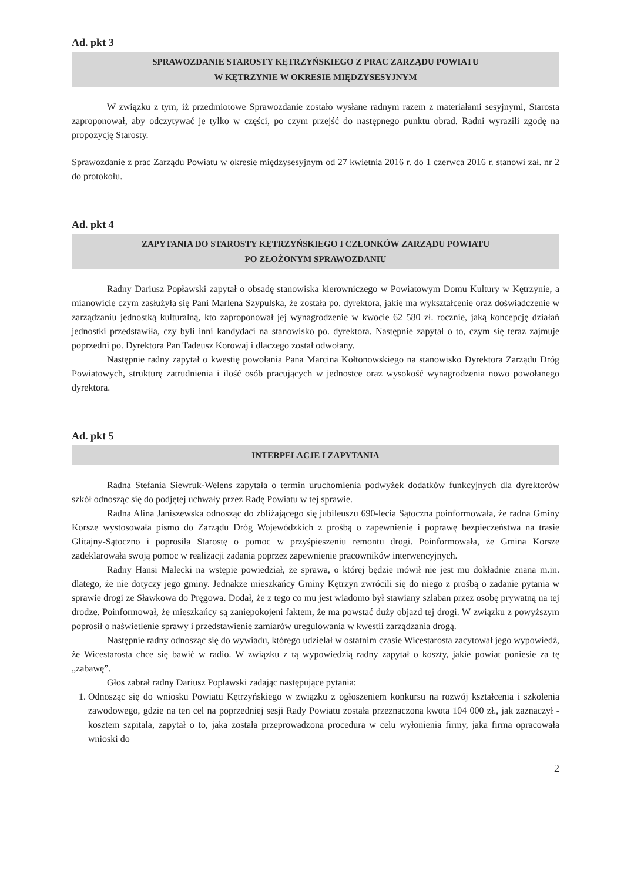Ad. pkt 3
SPRAWOZDANIE STAROSTY KĘTRZYŃSKIEGO Z PRAC ZARZĄDU POWIATU
W KĘTRZYNIE W OKRESIE MIĘDZYSESYJNYM
W związku z tym, iż przedmiotowe Sprawozdanie zostało wysłane radnym razem z materiałami sesyjnymi, Starosta zaproponował, aby odczytywać je tylko w części, po czym przejść do następnego punktu obrad. Radni wyrazili zgodę na propozycję Starosty.
Sprawozdanie z prac Zarządu Powiatu w okresie międzysesyjnym od 27 kwietnia 2016 r. do 1 czerwca 2016 r. stanowi zał. nr 2 do protokołu.
Ad. pkt 4
ZAPYTANIA DO STAROSTY KĘTRZYŃSKIEGO I CZŁONKÓW ZARZĄDU POWIATU
PO ZŁOŻONYM SPRAWOZDANIU
Radny Dariusz Popławski zapytał o obsadę stanowiska kierowniczego w Powiatowym Domu Kultury w Kętrzynie, a mianowicie czym zasłużyła się Pani Marlena Szypulska, że została po. dyrektora, jakie ma wykształcenie oraz doświadczenie w zarządzaniu jednostką kulturalną, kto zaproponował jej wynagrodzenie w kwocie 62 580 zł. rocznie, jaką koncepcję działań jednostki przedstawiła, czy byli inni kandydaci na stanowisko po. dyrektora. Następnie zapytał o to, czym się teraz zajmuje poprzedni po. Dyrektora Pan Tadeusz Korowaj i dlaczego został odwołany.
Następnie radny zapytał o kwestię powołania Pana Marcina Kołtonowskiego na stanowisko Dyrektora Zarządu Dróg Powiatowych, strukturę zatrudnienia i ilość osób pracujących w jednostce oraz wysokość wynagrodzenia nowo powołanego dyrektora.
Ad. pkt 5
INTERPELACJE I ZAPYTANIA
Radna Stefania Siewruk-Welens zapytała o termin uruchomienia podwyżek dodatków funkcyjnych dla dyrektorów szkół odnosząc się do podjętej uchwały przez Radę Powiatu w tej sprawie.
Radna Alina Janiszewska odnosząc do zbliżającego się jubileuszu 690-lecia Sątoczna poinformowała, że radna Gminy Korsze wystosowała pismo do Zarządu Dróg Wojewódzkich z prośbą o zapewnienie i poprawę bezpieczeństwa na trasie Glitajny-Sątoczno i poprosiła Starostę o pomoc w przyśpieszeniu remontu drogi. Poinformowała, że Gmina Korsze zadeklarowała swoją pomoc w realizacji zadania poprzez zapewnienie pracowników interwencyjnych.
Radny Hansi Malecki na wstępie powiedział, że sprawa, o której będzie mówił nie jest mu dokładnie znana m.in. dlatego, że nie dotyczy jego gminy. Jednakże mieszkańcy Gminy Kętrzyn zwrócili się do niego z prośbą o zadanie pytania w sprawie drogi ze Sławkowa do Pręgowa. Dodał, że z tego co mu jest wiadomo był stawiany szlaban przez osobę prywatną na tej drodze. Poinformował, że mieszkańcy są zaniepokojeni faktem, że ma powstać duży objazd tej drogi. W związku z powyższym poprosił o naświetlenie sprawy i przedstawienie zamiarów uregulowania w kwestii zarządzania drogą.
Następnie radny odnosząc się do wywiadu, którego udzielał w ostatnim czasie Wicestarosta zacytował jego wypowiedź, że Wicestarosta chce się bawić w radio. W związku z tą wypowiedzią radny zapytał o koszty, jakie powiat poniesie za tę „zabawę”.
Głos zabrał radny Dariusz Popławski zadając następujące pytania:
1. Odnosząc się do wniosku Powiatu Kętrzyńskiego w związku z ogłoszeniem konkursu na rozwój kształcenia i szkolenia zawodowego, gdzie na ten cel na poprzedniej sesji Rady Powiatu została przeznaczona kwota 104 000 zł., jak zaznaczył - kosztem szpitala, zapytał o to, jaka została przeprowadzona procedura w celu wyłonienia firmy, jaka firma opracowała wnioski do
2